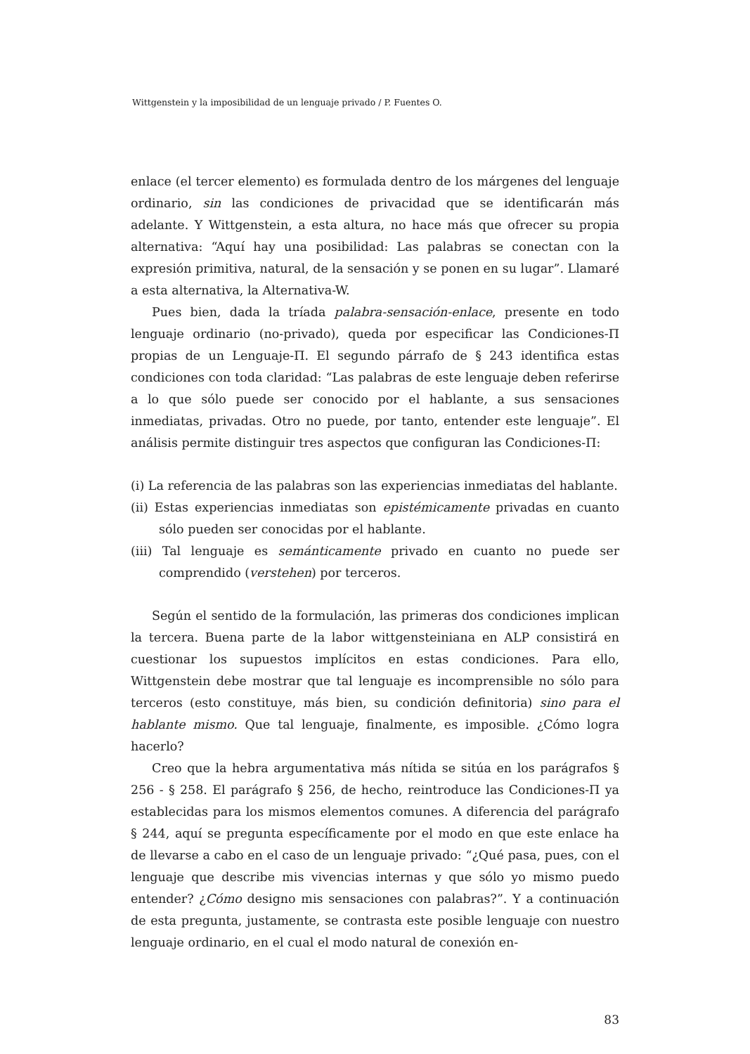Wittgenstein y la imposibilidad de un lenguaje privado / P. Fuentes O.
enlace (el tercer elemento) es formulada dentro de los márgenes del lenguaje ordinario, sin las condiciones de privacidad que se identificarán más adelante. Y Wittgenstein, a esta altura, no hace más que ofrecer su propia alternativa: “Aquí hay una posibilidad: Las palabras se conectan con la expresión primitiva, natural, de la sensación y se ponen en su lugar”. Llamaré a esta alternativa, la Alternativa-W.
Pues bien, dada la tríada palabra-sensación-enlace, presente en todo lenguaje ordinario (no-privado), queda por especificar las Condiciones-Π propias de un Lenguaje-Π. El segundo párrafo de § 243 identifica estas condiciones con toda claridad: “Las palabras de este lenguaje deben referirse a lo que sólo puede ser conocido por el hablante, a sus sensaciones inmediatas, privadas. Otro no puede, por tanto, entender este lenguaje”. El análisis permite distinguir tres aspectos que configuran las Condiciones-Π:
(i) La referencia de las palabras son las experiencias inmediatas del hablante.
(ii) Estas experiencias inmediatas son epistémicamente privadas en cuanto sólo pueden ser conocidas por el hablante.
(iii) Tal lenguaje es semánticamente privado en cuanto no puede ser comprendido (verstehen) por terceros.
Según el sentido de la formulación, las primeras dos condiciones implican la tercera. Buena parte de la labor wittgensteiniana en ALP consistirá en cuestionar los supuestos implícitos en estas condiciones. Para ello, Wittgenstein debe mostrar que tal lenguaje es incomprensible no sólo para terceros (esto constituye, más bien, su condición definitoria) sino para el hablante mismo. Que tal lenguaje, finalmente, es imposible. ¿Cómo logra hacerlo?
Creo que la hebra argumentativa más nítida se sitúa en los parágrafos § 256 - § 258. El parágrafo § 256, de hecho, reintroduce las Condiciones-Π ya establecidas para los mismos elementos comunes. A diferencia del parágrafo § 244, aquí se pregunta específicamente por el modo en que este enlace ha de llevarse a cabo en el caso de un lenguaje privado: “¿Qué pasa, pues, con el lenguaje que describe mis vivencias internas y que sólo yo mismo puedo entender? ¿Cómo designo mis sensaciones con palabras?”. Y a continuación de esta pregunta, justamente, se contrasta este posible lenguaje con nuestro lenguaje ordinario, en el cual el modo natural de conexión en-
83